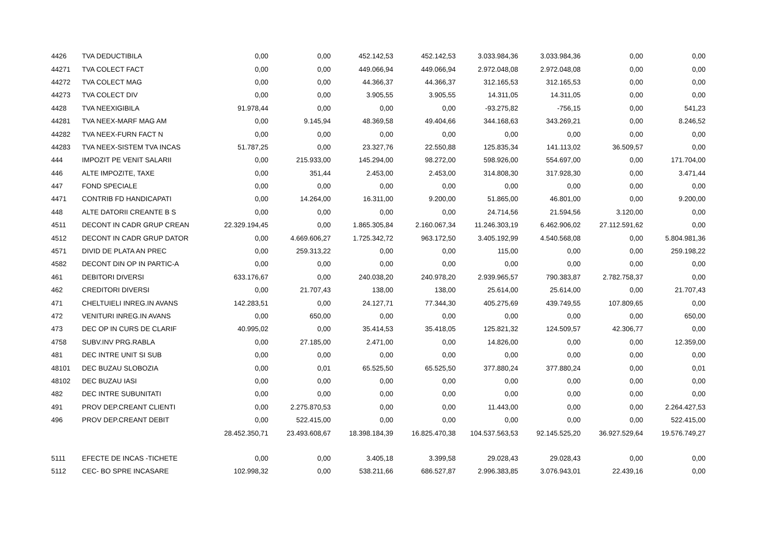| 4426 | TVA DEDUCTIBILA | 0,00 | 0,00 | 452.142,53 | 452.142,53 | 3.033.984,36 | 3.033.984,36 | 0,00 | 0,00 |
| 44271 | TVA COLECT FACT | 0,00 | 0,00 | 449.066,94 | 449.066,94 | 2.972.048,08 | 2.972.048,08 | 0,00 | 0,00 |
| 44272 | TVA COLECT MAG | 0,00 | 0,00 | 44.366,37 | 44.366,37 | 312.165,53 | 312.165,53 | 0,00 | 0,00 |
| 44273 | TVA COLECT DIV | 0,00 | 0,00 | 3.905,55 | 3.905,55 | 14.311,05 | 14.311,05 | 0,00 | 0,00 |
| 4428 | TVA NEEXIGIBILA | 91.978,44 | 0,00 | 0,00 | 0,00 | -93.275,82 | -756,15 | 0,00 | 541,23 |
| 44281 | TVA NEEX-MARF MAG AM | 0,00 | 9.145,94 | 48.369,58 | 49.404,66 | 344.168,63 | 343.269,21 | 0,00 | 8.246,52 |
| 44282 | TVA NEEX-FURN FACT N | 0,00 | 0,00 | 0,00 | 0,00 | 0,00 | 0,00 | 0,00 | 0,00 |
| 44283 | TVA NEEX-SISTEM TVA INCAS | 51.787,25 | 0,00 | 23.327,76 | 22.550,88 | 125.835,34 | 141.113,02 | 36.509,57 | 0,00 |
| 444 | IMPOZIT PE VENIT SALARII | 0,00 | 215.933,00 | 145.294,00 | 98.272,00 | 598.926,00 | 554.697,00 | 0,00 | 171.704,00 |
| 446 | ALTE IMPOZITE, TAXE | 0,00 | 351,44 | 2.453,00 | 2.453,00 | 314.808,30 | 317.928,30 | 0,00 | 3.471,44 |
| 447 | FOND SPECIALE | 0,00 | 0,00 | 0,00 | 0,00 | 0,00 | 0,00 | 0,00 | 0,00 |
| 4471 | CONTRIB FD HANDICAPATI | 0,00 | 14.264,00 | 16.311,00 | 9.200,00 | 51.865,00 | 46.801,00 | 0,00 | 9.200,00 |
| 448 | ALTE DATORII CREANTE B S | 0,00 | 0,00 | 0,00 | 0,00 | 24.714,56 | 21.594,56 | 3.120,00 | 0,00 |
| 4511 | DECONT IN CADR GRUP CREAN | 22.329.194,45 | 0,00 | 1.865.305,84 | 2.160.067,34 | 11.246.303,19 | 6.462.906,02 | 27.112.591,62 | 0,00 |
| 4512 | DECONT IN CADR GRUP DATOR | 0,00 | 4.669.606,27 | 1.725.342,72 | 963.172,50 | 3.405.192,99 | 4.540.568,08 | 0,00 | 5.804.981,36 |
| 4571 | DIVID DE PLATA AN PREC | 0,00 | 259.313,22 | 0,00 | 0,00 | 115,00 | 0,00 | 0,00 | 259.198,22 |
| 4582 | DECONT DIN OP IN PARTIC-A | 0,00 | 0,00 | 0,00 | 0,00 | 0,00 | 0,00 | 0,00 | 0,00 |
| 461 | DEBITORI DIVERSI | 633.176,67 | 0,00 | 240.038,20 | 240.978,20 | 2.939.965,57 | 790.383,87 | 2.782.758,37 | 0,00 |
| 462 | CREDITORI DIVERSI | 0,00 | 21.707,43 | 138,00 | 138,00 | 25.614,00 | 25.614,00 | 0,00 | 21.707,43 |
| 471 | CHELTUIELI INREG.IN AVANS | 142.283,51 | 0,00 | 24.127,71 | 77.344,30 | 405.275,69 | 439.749,55 | 107.809,65 | 0,00 |
| 472 | VENITURI INREG.IN AVANS | 0,00 | 650,00 | 0,00 | 0,00 | 0,00 | 0,00 | 0,00 | 650,00 |
| 473 | DEC OP IN CURS DE CLARIF | 40.995,02 | 0,00 | 35.414,53 | 35.418,05 | 125.821,32 | 124.509,57 | 42.306,77 | 0,00 |
| 4758 | SUBV.INV PRG.RABLA | 0,00 | 27.185,00 | 2.471,00 | 0,00 | 14.826,00 | 0,00 | 0,00 | 12.359,00 |
| 481 | DEC INTRE UNIT SI SUB | 0,00 | 0,00 | 0,00 | 0,00 | 0,00 | 0,00 | 0,00 | 0,00 |
| 48101 | DEC BUZAU SLOBOZIA | 0,00 | 0,01 | 65.525,50 | 65.525,50 | 377.880,24 | 377.880,24 | 0,00 | 0,01 |
| 48102 | DEC BUZAU IASI | 0,00 | 0,00 | 0,00 | 0,00 | 0,00 | 0,00 | 0,00 | 0,00 |
| 482 | DEC INTRE SUBUNITATI | 0,00 | 0,00 | 0,00 | 0,00 | 0,00 | 0,00 | 0,00 | 0,00 |
| 491 | PROV DEP.CREANT CLIENTI | 0,00 | 2.275.870,53 | 0,00 | 0,00 | 11.443,00 | 0,00 | 0,00 | 2.264.427,53 |
| 496 | PROV DEP.CREANT DEBIT | 0,00 | 522.415,00 | 0,00 | 0,00 | 0,00 | 0,00 | 0,00 | 522.415,00 |
| | | 28.452.350,71 | 23.493.608,67 | 18.398.184,39 | 16.825.470,38 | 104.537.563,53 | 92.145.525,20 | 36.927.529,64 | 19.576.749,27 |
| 5111 | EFECTE DE INCAS -TICHETE | 0,00 | 0,00 | 3.405,18 | 3.399,58 | 29.028,43 | 29.028,43 | 0,00 | 0,00 |
| 5112 | CEC- BO SPRE INCASARE | 102.998,32 | 0,00 | 538.211,66 | 686.527,87 | 2.996.383,85 | 3.076.943,01 | 22.439,16 | 0,00 |